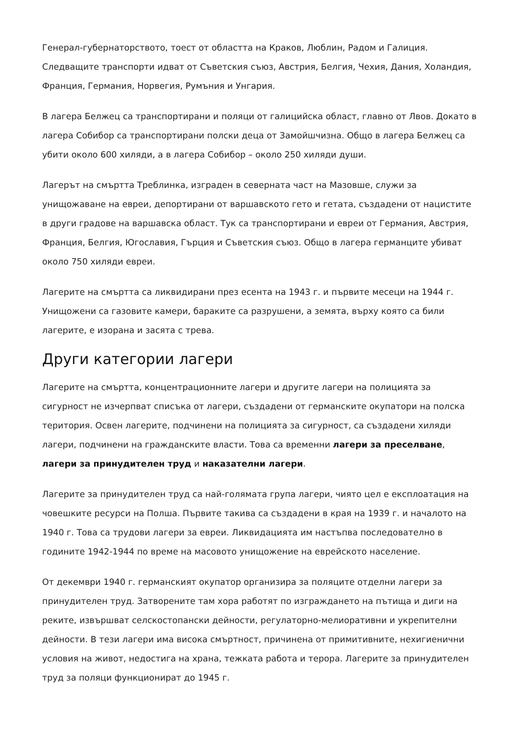Генерал-губернаторството, тоест от областта на Краков, Люблин, Радом и Галиция. Следващите транспорти идват от Съветския съюз, Австрия, Белгия, Чехия, Дания, Холандия, Франция, Германия, Норвегия, Румъния и Унгария.
В лагера Белжец са транспортирани и поляци от галицийска област, главно от Лвов. Докато в лагера Собибор са транспортирани полски деца от Замойшчизна. Общо в лагера Белжец са убити около 600 хиляди, а в лагера Собибор – около 250 хиляди души.
Лагерът на смъртта Треблинка, изграден в северната част на Мазовше, служи за унищожаване на евреи, депортирани от варшавското гето и гетата, създадени от нацистите в други градове на варшавска област. Тук са транспортирани и евреи от Германия, Австрия, Франция, Белгия, Югославия, Гърция и Съветския съюз. Общо в лагера германците убиват около 750 хиляди евреи.
Лагерите на смъртта са ликвидирани през есента на 1943 г. и първите месеци на 1944 г. Унищожени са газовите камери, бараките са разрушени, а земята, върху която са били лагерите, е изорана и засята с трева.
Други категории лагери
Лагерите на смъртта, концентрационните лагери и другите лагери на полицията за сигурност не изчерпват списъка от лагери, създадени от германските окупатори на полска територия. Освен лагерите, подчинени на полицията за сигурност, са създадени хиляди лагери, подчинени на гражданските власти. Това са временни лагери за преселване, лагери за принудителен труд и наказателни лагери.
Лагерите за принудителен труд са най-голямата група лагери, чиято цел е експлоатация на човешките ресурси на Полша. Първите такива са създадени в края на 1939 г. и началото на 1940 г. Това са трудови лагери за евреи. Ликвидацията им настъпва последователно в годините 1942-1944 по време на масовото унищожение на еврейското население.
От декември 1940 г. германският окупатор организира за поляците отделни лагери за принудителен труд. Затворените там хора работят по изграждането на пътища и диги на реките, извършват селскостопански дейности, регулаторно-мелиоративни и укрепителни дейности. В тези лагери има висока смъртност, причинена от примитивните, нехигиенични условия на живот, недостига на храна, тежката работа и терора. Лагерите за принудителен труд за поляци функционират до 1945 г.